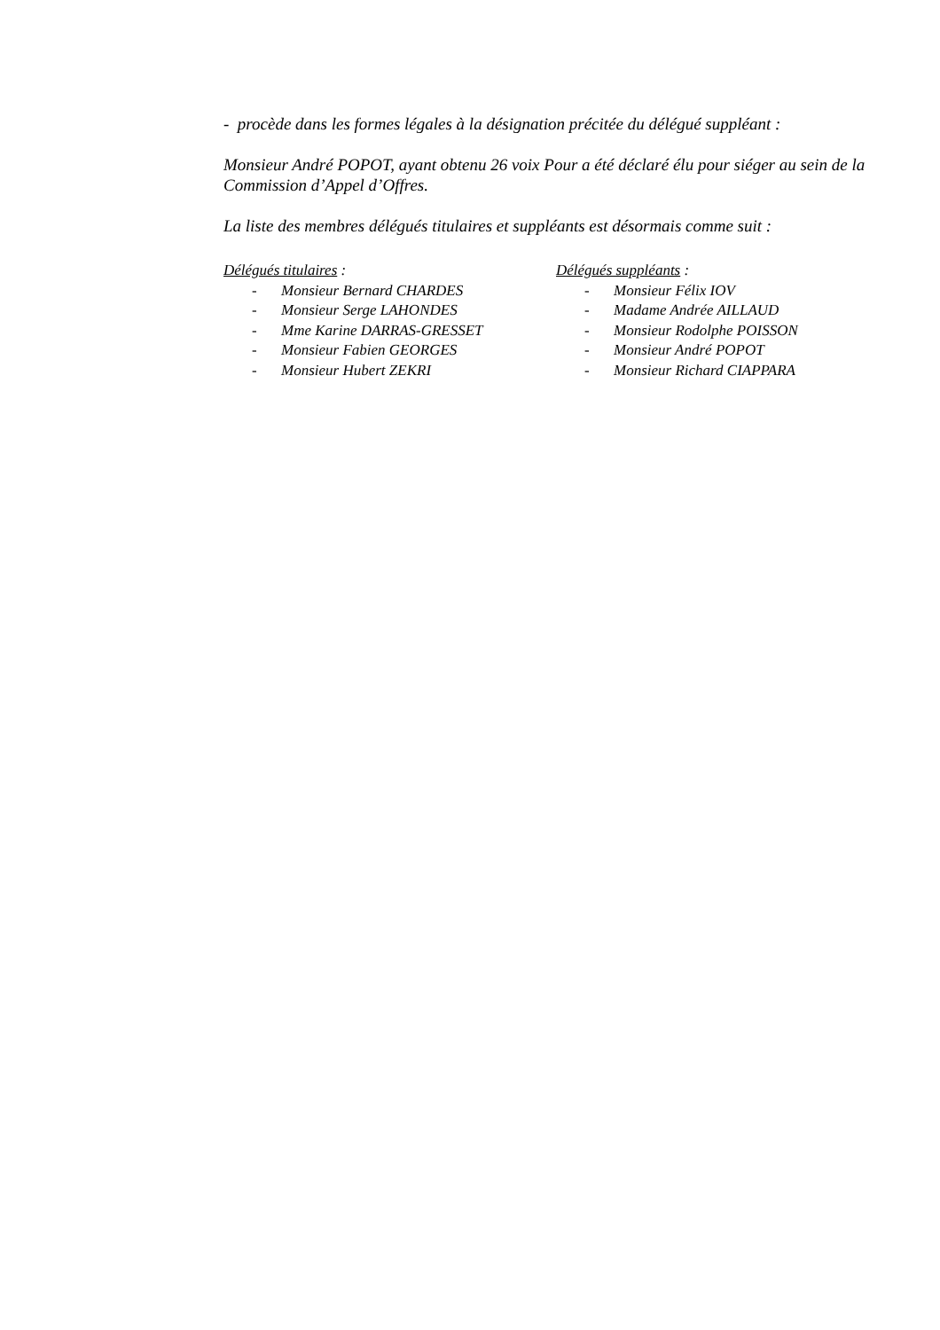- procède dans les formes légales à la désignation précitée du délégué suppléant :
Monsieur André POPOT, ayant obtenu 26 voix Pour a été déclaré élu pour siéger au sein de la Commission d’Appel d’Offres.
La liste des membres délégués titulaires et suppléants est désormais comme suit :
Délégués titulaires :
- Monsieur Bernard CHARDES
- Monsieur Serge LAHONDES
- Mme Karine DARRAS-GRESSET
- Monsieur Fabien GEORGES
- Monsieur Hubert ZEKRI
Délégués suppléants :
- Monsieur Félix IOV
- Madame Andrée AILLAUD
- Monsieur Rodolphe POISSON
- Monsieur André POPOT
- Monsieur Richard CIAPPARA